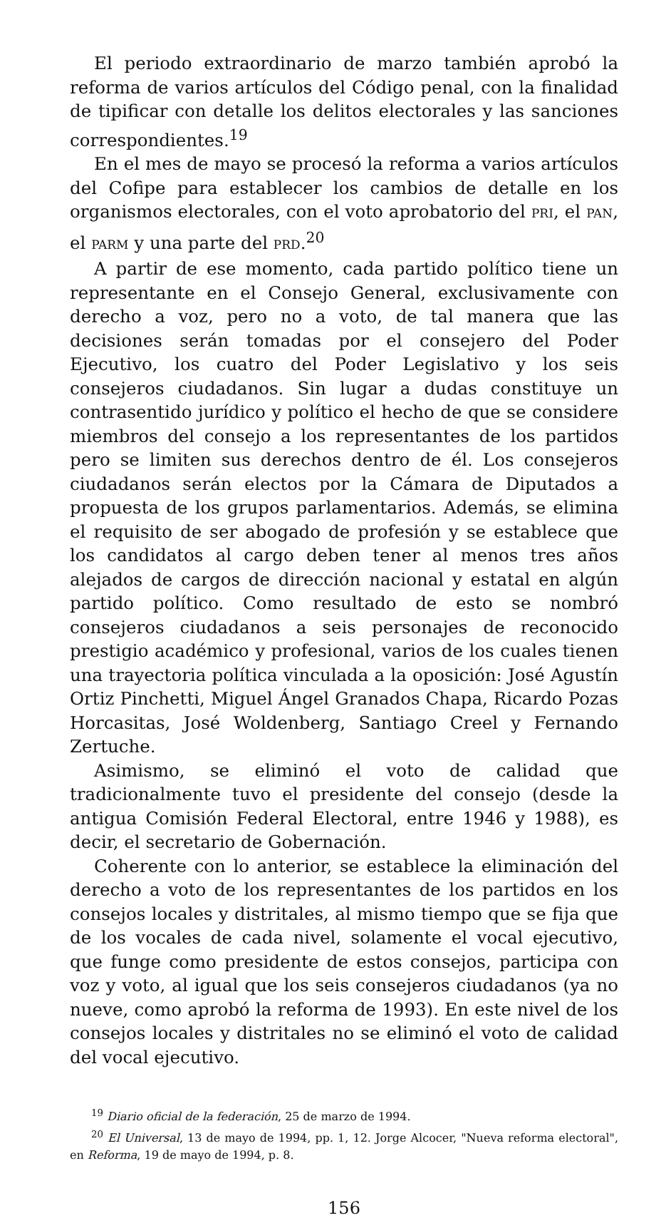El periodo extraordinario de marzo también aprobó la reforma de varios artículos del Código penal, con la finalidad de tipificar con detalle los delitos electorales y las sanciones correspondientes.<sup>19</sup>
En el mes de mayo se procesó la reforma a varios artículos del Cofipe para establecer los cambios de detalle en los organismos electorales, con el voto aprobatorio del PRI, el PAN, el PARM y una parte del PRD.<sup>20</sup>
A partir de ese momento, cada partido político tiene un representante en el Consejo General, exclusivamente con derecho a voz, pero no a voto, de tal manera que las decisiones serán tomadas por el consejero del Poder Ejecutivo, los cuatro del Poder Legislativo y los seis consejeros ciudadanos. Sin lugar a dudas constituye un contrasentido jurídico y político el hecho de que se considere miembros del consejo a los representantes de los partidos pero se limiten sus derechos dentro de él. Los consejeros ciudadanos serán electos por la Cámara de Diputados a propuesta de los grupos parlamentarios. Además, se elimina el requisito de ser abogado de profesión y se establece que los candidatos al cargo deben tener al menos tres años alejados de cargos de dirección nacional y estatal en algún partido político. Como resultado de esto se nombró consejeros ciudadanos a seis personajes de reconocido prestigio académico y profesional, varios de los cuales tienen una trayectoria política vinculada a la oposición: José Agustín Ortiz Pinchetti, Miguel Ángel Granados Chapa, Ricardo Pozas Horcasitas, José Woldenberg, Santiago Creel y Fernando Zertuche.
Asimismo, se eliminó el voto de calidad que tradicionalmente tuvo el presidente del consejo (desde la antigua Comisión Federal Electoral, entre 1946 y 1988), es decir, el secretario de Gobernación.
Coherente con lo anterior, se establece la eliminación del derecho a voto de los representantes de los partidos en los consejos locales y distritales, al mismo tiempo que se fija que de los vocales de cada nivel, solamente el vocal ejecutivo, que funge como presidente de estos consejos, participa con voz y voto, al igual que los seis consejeros ciudadanos (ya no nueve, como aprobó la reforma de 1993). En este nivel de los consejos locales y distritales no se eliminó el voto de calidad del vocal ejecutivo.
<sup>19</sup> Diario oficial de la federación, 25 de marzo de 1994.
<sup>20</sup> El Universal, 13 de mayo de 1994, pp. 1, 12. Jorge Alcocer, "Nueva reforma electoral", en Reforma, 19 de mayo de 1994, p. 8.
156